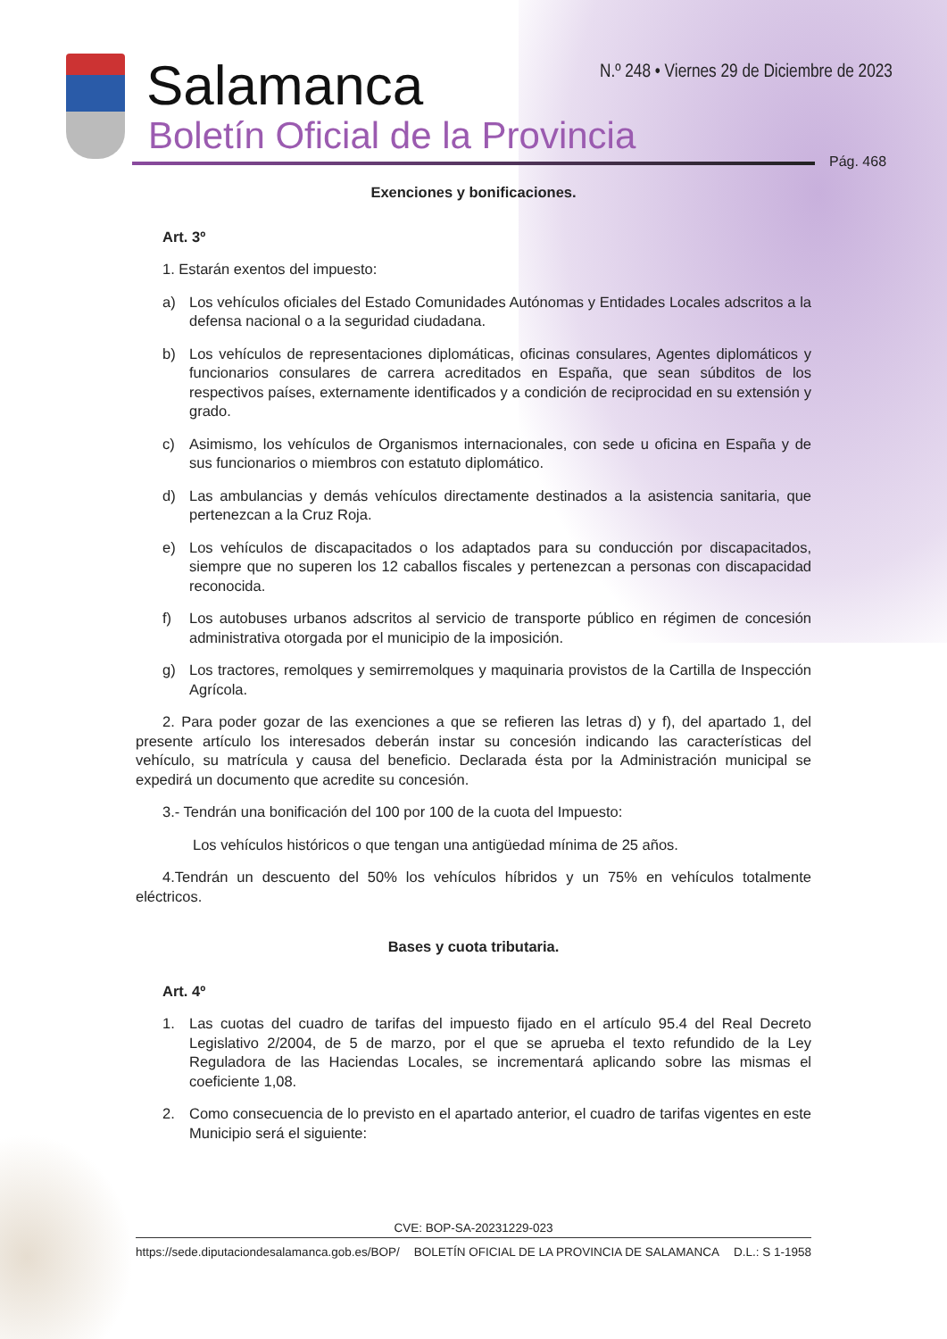Salamanca
Boletín Oficial de la Provincia
N.º 248 • Viernes 29 de Diciembre de 2023
Pág. 468
Exenciones y bonificaciones.
Art. 3º
1. Estarán exentos del impuesto:
a) Los vehículos oficiales del Estado Comunidades Autónomas y Entidades Locales adscritos a la defensa nacional o a la seguridad ciudadana.
b) Los vehículos de representaciones diplomáticas, oficinas consulares, Agentes diplomáticos y funcionarios consulares de carrera acreditados en España, que sean súbditos de los respectivos países, externamente identificados y a condición de reciprocidad en su extensión y grado.
c) Asimismo, los vehículos de Organismos internacionales, con sede u oficina en España y de sus funcionarios o miembros con estatuto diplomático.
d) Las ambulancias y demás vehículos directamente destinados a la asistencia sanitaria, que pertenezcan a la Cruz Roja.
e) Los vehículos de discapacitados o los adaptados para su conducción por discapacitados, siempre que no superen los 12 caballos fiscales y pertenezcan a personas con discapacidad reconocida.
f) Los autobuses urbanos adscritos al servicio de transporte público en régimen de concesión administrativa otorgada por el municipio de la imposición.
g) Los tractores, remolques y semirremolques y maquinaria provistos de la Cartilla de Inspección Agrícola.
2. Para poder gozar de las exenciones a que se refieren las letras d) y f), del apartado 1, del presente artículo los interesados deberán instar su concesión indicando las características del vehículo, su matrícula y causa del beneficio. Declarada ésta por la Administración municipal se expedirá un documento que acredite su concesión.
3.- Tendrán una bonificación del 100 por 100 de la cuota del Impuesto:
Los vehículos históricos o que tengan una antigüedad mínima de 25 años.
4.Tendrán un descuento del 50% los vehículos híbridos y un 75% en vehículos totalmente eléctricos.
Bases y cuota tributaria.
Art. 4º
1. Las cuotas del cuadro de tarifas del impuesto fijado en el artículo 95.4 del Real Decreto Legislativo 2/2004, de 5 de marzo, por el que se aprueba el texto refundido de la Ley Reguladora de las Haciendas Locales, se incrementará aplicando sobre las mismas el coeficiente 1,08.
2. Como consecuencia de lo previsto en el apartado anterior, el cuadro de tarifas vigentes en este Municipio será el siguiente:
CVE: BOP-SA-20231229-023
https://sede.diputaciondesalamanca.gob.es/BOP/ BOLETÍN OFICIAL DE LA PROVINCIA DE SALAMANCA D.L.: S 1-1958